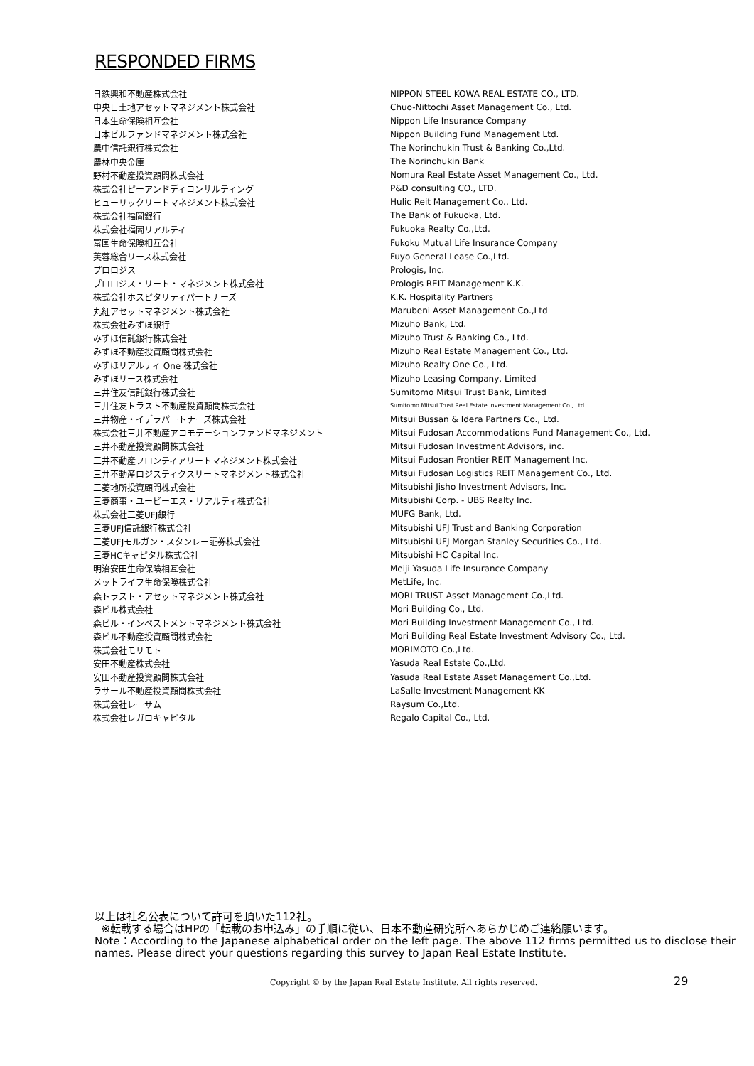RESPONDED FIRMS
| 日鉄興和不動産株式会社 | NIPPON STEEL KOWA REAL ESTATE CO., LTD. |
| 中央日土地アセットマネジメント株式会社 | Chuo-Nittochi Asset Management Co., Ltd. |
| 日本生命保険相互会社 | Nippon Life Insurance Company |
| 日本ビルファンドマネジメント株式会社 | Nippon Building Fund Management Ltd. |
| 農中信託銀行株式会社 | The Norinchukin Trust & Banking Co.,Ltd. |
| 農林中央金庫 | The Norinchukin Bank |
| 野村不動産投資顧問株式会社 | Nomura Real Estate Asset Management Co., Ltd. |
| 株式会社ピーアンドディコンサルティング | P&D consulting CO., LTD. |
| ヒューリックリートマネジメント株式会社 | Hulic Reit Management Co., Ltd. |
| 株式会社福岡銀行 | The Bank of Fukuoka, Ltd. |
| 株式会社福岡リアルティ | Fukuoka Realty Co.,Ltd. |
| 富国生命保険相互会社 | Fukoku Mutual Life Insurance Company |
| 芙蓉総合リース株式会社 | Fuyo General Lease Co.,Ltd. |
| プロロジス | Prologis, Inc. |
| プロロジス・リート・マネジメント株式会社 | Prologis REIT Management K.K. |
| 株式会社ホスピタリティパートナーズ | K.K. Hospitality Partners |
| 丸紅アセットマネジメント株式会社 | Marubeni Asset Management Co.,Ltd |
| 株式会社みずほ銀行 | Mizuho Bank, Ltd. |
| みずほ信託銀行株式会社 | Mizuho Trust & Banking Co., Ltd. |
| みずほ不動産投資顧問株式会社 | Mizuho Real Estate Management Co., Ltd. |
| みずほリアルティ One 株式会社 | Mizuho Realty One Co., Ltd. |
| みずほリース株式会社 | Mizuho Leasing Company, Limited |
| 三井住友信託銀行株式会社 | Sumitomo Mitsui Trust Bank, Limited |
| 三井住友トラスト不動産投資顧問株式会社 | Sumitomo Mitsui Trust Real Estate Investment Management Co., Ltd. |
| 三井物産・イデラパートナーズ株式会社 | Mitsui Bussan & Idera Partners Co., Ltd. |
| 株式会社三井不動産アコモデーションファンドマネジメント | Mitsui Fudosan Accommodations Fund Management Co., Ltd. |
| 三井不動産投資顧問株式会社 | Mitsui Fudosan Investment Advisors, inc. |
| 三井不動産フロンティアリートマネジメント株式会社 | Mitsui Fudosan Frontier REIT Management Inc. |
| 三井不動産ロジスティクスリートマネジメント株式会社 | Mitsui Fudosan Logistics REIT Management Co., Ltd. |
| 三菱地所投資顧問株式会社 | Mitsubishi Jisho Investment Advisors, Inc. |
| 三菱商事・ユービーエス・リアルティ株式会社 | Mitsubishi Corp. - UBS Realty Inc. |
| 株式会社三菱UFJ銀行 | MUFG Bank, Ltd. |
| 三菱UFJ信託銀行株式会社 | Mitsubishi UFJ Trust and Banking Corporation |
| 三菱UFJモルガン・スタンレー証券株式会社 | Mitsubishi UFJ Morgan Stanley Securities Co., Ltd. |
| 三菱HCキャピタル株式会社 | Mitsubishi HC Capital Inc. |
| 明治安田生命保険相互会社 | Meiji Yasuda Life Insurance Company |
| メットライフ生命保険株式会社 | MetLife, Inc. |
| 森トラスト・アセットマネジメント株式会社 | MORI TRUST Asset Management Co.,Ltd. |
| 森ビル株式会社 | Mori Building Co., Ltd. |
| 森ビル・インベストメントマネジメント株式会社 | Mori Building Investment Management Co., Ltd. |
| 森ビル不動産投資顧問株式会社 | Mori Building Real Estate Investment Advisory Co., Ltd. |
| 株式会社モリモト | MORIMOTO Co.,Ltd. |
| 安田不動産株式会社 | Yasuda Real Estate Co.,Ltd. |
| 安田不動産投資顧問株式会社 | Yasuda Real Estate Asset Management Co.,Ltd. |
| ラサール不動産投資顧問株式会社 | LaSalle Investment Management KK |
| 株式会社レーサム | Raysum Co.,Ltd. |
| 株式会社レガロキャピタル | Regalo Capital Co., Ltd. |
以上は社名公表について許可を頂いた112社。
※転載する場合はHPの「転載のお申込み」の手順に従い、日本不動産研究所へあらかじめご連絡願います。
Note：According to the Japanese alphabetical order on the left page. The above 112 firms permitted us to disclose their names. Please direct your questions regarding this survey to Japan Real Estate Institute.
Copyright © by the Japan Real Estate Institute. All rights reserved.
29